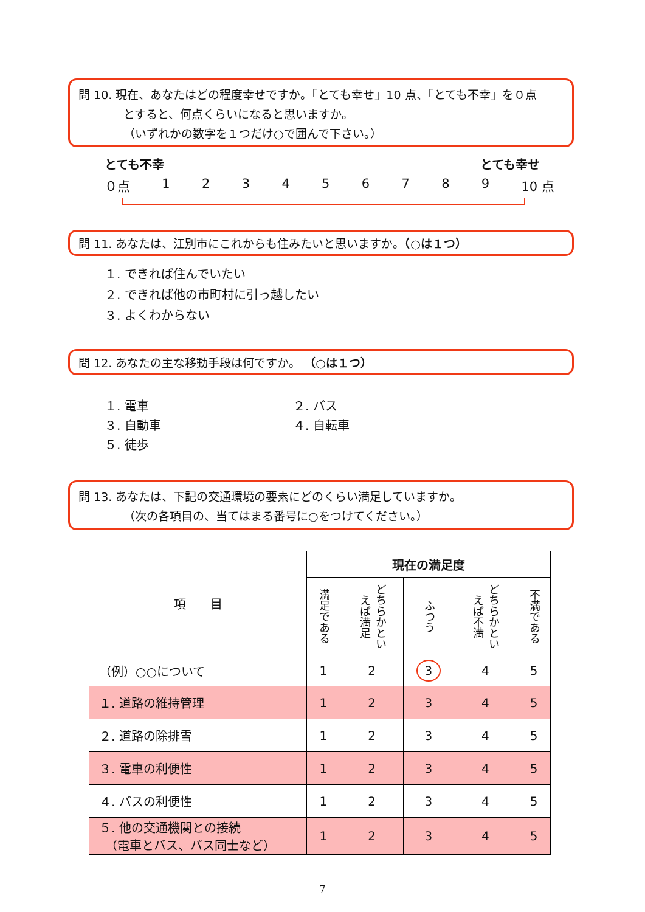問 10. 現在、あなたはどの程度幸せですか。「とても幸せ」10 点、「とても不幸」を０点
とすると、何点くらいになると思いますか。
（いずれかの数字を１つだけ○で囲んで下さい。）
とても不幸 とても幸せ
０点 123456789 10 点
問 11. あなたは、江別市にこれからも住みたいと思いますか。（○は１つ）
１. できれば住んでいたい
２. できれば他の市町村に引っ越したい
３. よくわからない
問 12. あなたの主な移動手段は何ですか。 （○は１つ）
１. 電車 ２. バス ３. 自動車 ４. 自転車 ５. 徒歩
問 13. あなたは、下記の交通環境の要素にどのくらい満足していますか。
（次の各項目の、当てはまる番号に○をつけてください。）
| 項 目 | 現在の満足度 | | | | |
| --- | --- | --- | --- | --- | --- |
| | 満足である | どちらかといえば満足 | ふつう | どちらかといえば不満 | 不満である |
| （例）○○について | 1 | 2 | 3 | 4 | 5 |
| １. 道路の維持管理 | 1 | 2 | 3 | 4 | 5 |
| ２. 道路の除排雪 | 1 | 2 | 3 | 4 | 5 |
| ３. 電車の利便性 | 1 | 2 | 3 | 4 | 5 |
| ４. バスの利便性 | 1 | 2 | 3 | 4 | 5 |
| ５. 他の交通機関との接続 （電車とバス、バス同士など） | 1 | 2 | 3 | 4 | 5 |
7